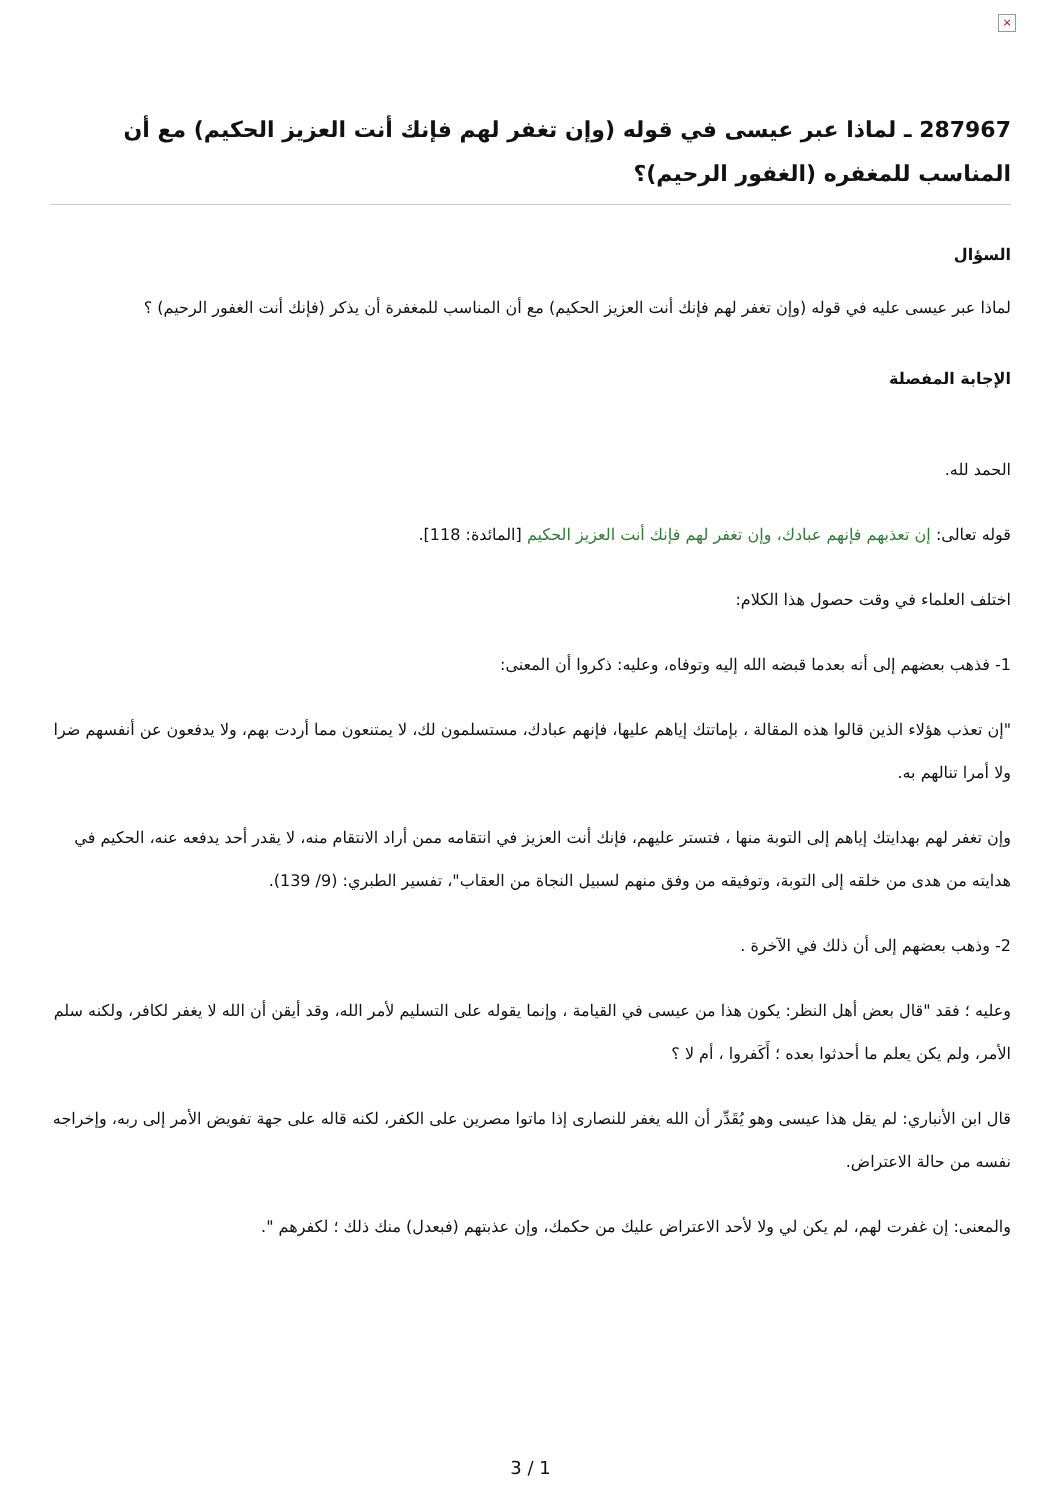×
287967 ـ لماذا عبر عيسى في قوله (وإن تغفر لهم فإنك أنت العزيز الحكيم) مع أن المناسب للمغفره (الغفور الرحيم)؟
السؤال
لماذا عبر عيسى عليه في قوله (وإن تغفر لهم فإنك أنت العزيز الحكيم) مع أن المناسب للمغفرة أن يذكر (فإنك أنت الغفور الرحيم) ؟
الإجابة المفصلة
الحمد لله.
قوله تعالى: إن تعذبهم فإنهم عبادك، وإن تغفر لهم فإنك أنت العزيز الحكيم [المائدة: 118].
اختلف العلماء في وقت حصول هذا الكلام:
1- فذهب بعضهم إلى أنه بعدما قبضه الله إليه وتوفاه، وعليه: ذكروا أن المعنى:
"إن تعذب هؤلاء الذين قالوا هذه المقالة ، بإماتتك إياهم عليها، فإنهم عبادك، مستسلمون لك، لا يمتنعون مما أردت بهم، ولا يدفعون عن أنفسهم ضرا ولا أمرا تنالهم به.
وإن تغفر لهم بهدايتك إياهم إلى التوبة منها ، فتستر عليهم، فإنك أنت العزيز في انتقامه ممن أراد الانتقام منه، لا يقدر أحد يدفعه عنه، الحكيم في هدايته من هدى من خلقه إلى التوبة، وتوفيقه من وفق منهم لسبيل النجاة من العقاب"، تفسير الطبري: (9/ 139).
2- وذهب بعضهم إلى أن ذلك في الآخرة .
وعليه ؛ فقد "قال بعض أهل النظر: يكون هذا من عيسى في القيامة ، وإنما يقوله على التسليم لأمر الله، وقد أيقن أن الله لا يغفر لكافر، ولكنه سلم الأمر، ولم يكن يعلم ما أحدثوا بعده ؛ أَكَفروا ، أم لا ؟
قال ابن الأنباري: لم يقل هذا عيسى وهو يُقَدِّر أن الله يغفر للنصارى إذا ماتوا مصرين على الكفر، لكنه قاله على جهة تفويض الأمر إلى ربه، وإخراجه نفسه من حالة الاعتراض.
والمعنى: إن غفرت لهم، لم يكن لي ولا لأحد الاعتراض عليك من حكمك، وإن عذبتهم (فبعدل) منك ذلك ؛ لكفرهم ".
3 / 1